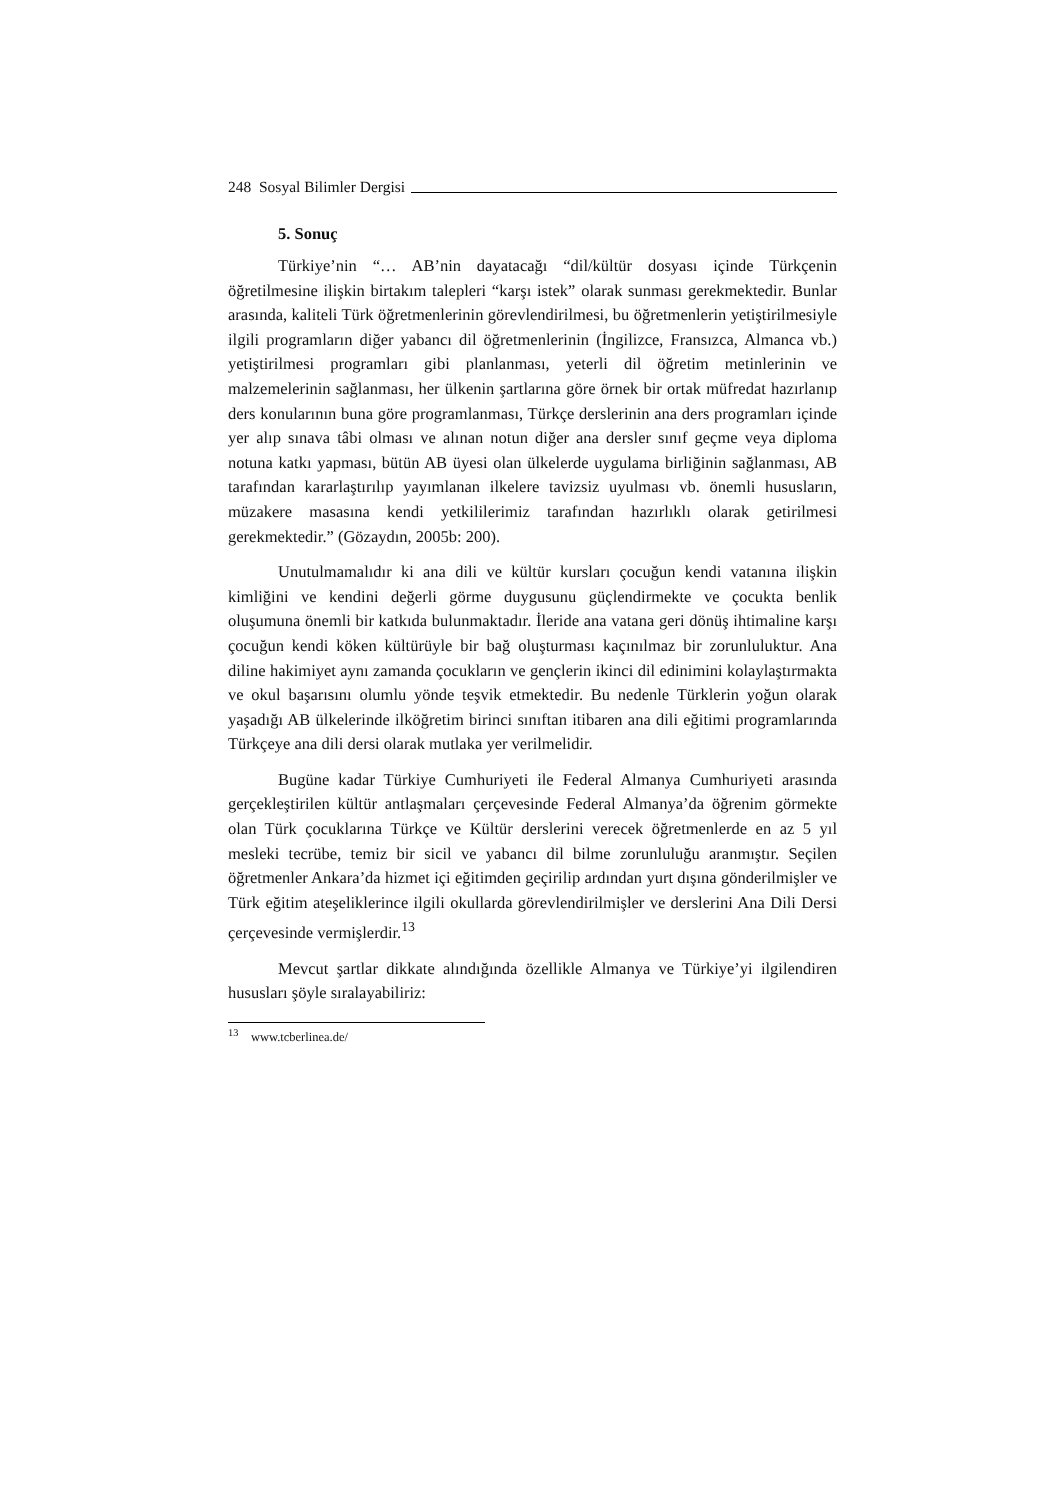248 Sosyal Bilimler Dergisi
5. Sonuç
Türkiye’nin “… AB’nin dayatacağı “dil/kültür dosyası içinde Türkçenin öğretilmesine ilişkin birtakım talepleri “karşı istek” olarak sunması gerekmektedir. Bunlar arasında, kaliteli Türk öğretmenlerinin görevlendirilmesi, bu öğretmenlerin yetiştirilmesiyle ilgili programların diğer yabancı dil öğretmenlerinin (İngilizce, Fransızca, Almanca vb.) yetiştirilmesi programları gibi planlanması, yeterli dil öğretim metinlerinin ve malzemelerinin sağlanması, her ülkenin şartlarına göre örnek bir ortak müfredat hazırlanıp ders konularının buna göre programlanması, Türkçe derslerinin ana ders programları içinde yer alıp sınava tâbi olması ve alınan notun diğer ana dersler sınıf geçme veya diploma notuna katkı yapması, bütün AB üyesi olan ülkelerde uygulama birliğinin sağlanması, AB tarafından kararlaştırılıp yayımlanan ilkelere tavizsiz uyulması vb. önemli hususların, müzakere masasına kendi yetkililerimiz tarafından hazırlıklı olarak getirilmesi gerekmektedir.” (Gözaydın, 2005b: 200).
Unutulmamalıdır ki ana dili ve kültür kursları çocuğun kendi vatanına ilişkin kimliğini ve kendini değerli görme duygusunu güçlendirmekte ve çocukta benlik oluşumuna önemli bir katkıda bulunmaktadır. İleride ana vatana geri dönüş ihtimaline karşı çocuğun kendi köken kültürüyle bir bağ oluşturması kaçınılmaz bir zorunluluktur. Ana diline hakimiyet aynı zamanda çocukların ve gençlerin ikinci dil edinimini kolaylaştırmakta ve okul başarısını olumlu yönde teşvik etmektedir. Bu nedenle Türklerin yoğun olarak yaşadığı AB ülkelerinde ilköğretim birinci sınıftan itibaren ana dili eğitimi programlarında Türkçeye ana dili dersi olarak mutlaka yer verilmelidir.
Bugüne kadar Türkiye Cumhuriyeti ile Federal Almanya Cumhuriyeti arasında gerçekleştirilen kültür antlaşmaları çerçevesinde Federal Almanya’da öğrenim görmekte olan Türk çocuklarına Türkçe ve Kültür derslerini verecek öğretmenlerde en az 5 yıl mesleki tecrübe, temiz bir sicil ve yabancı dil bilme zorunluluğu aranmıştır. Seçilen öğretmenler Ankara’da hizmet içi eğitimden geçirilip ardından yurt dışına gönderilmişler ve Türk eğitim ateşeliklerince ilgili okullarda görevlendirilmişler ve derslerini Ana Dili Dersi çerçevesinde vermişlerdir.<sup>13</sup>
Mevcut şartlar dikkate alındığında özellikle Almanya ve Türkiye’yi ilgilendiren hususları şöyle sıralayabiliriz:
<sup>13</sup> www.tcberlinea.de/